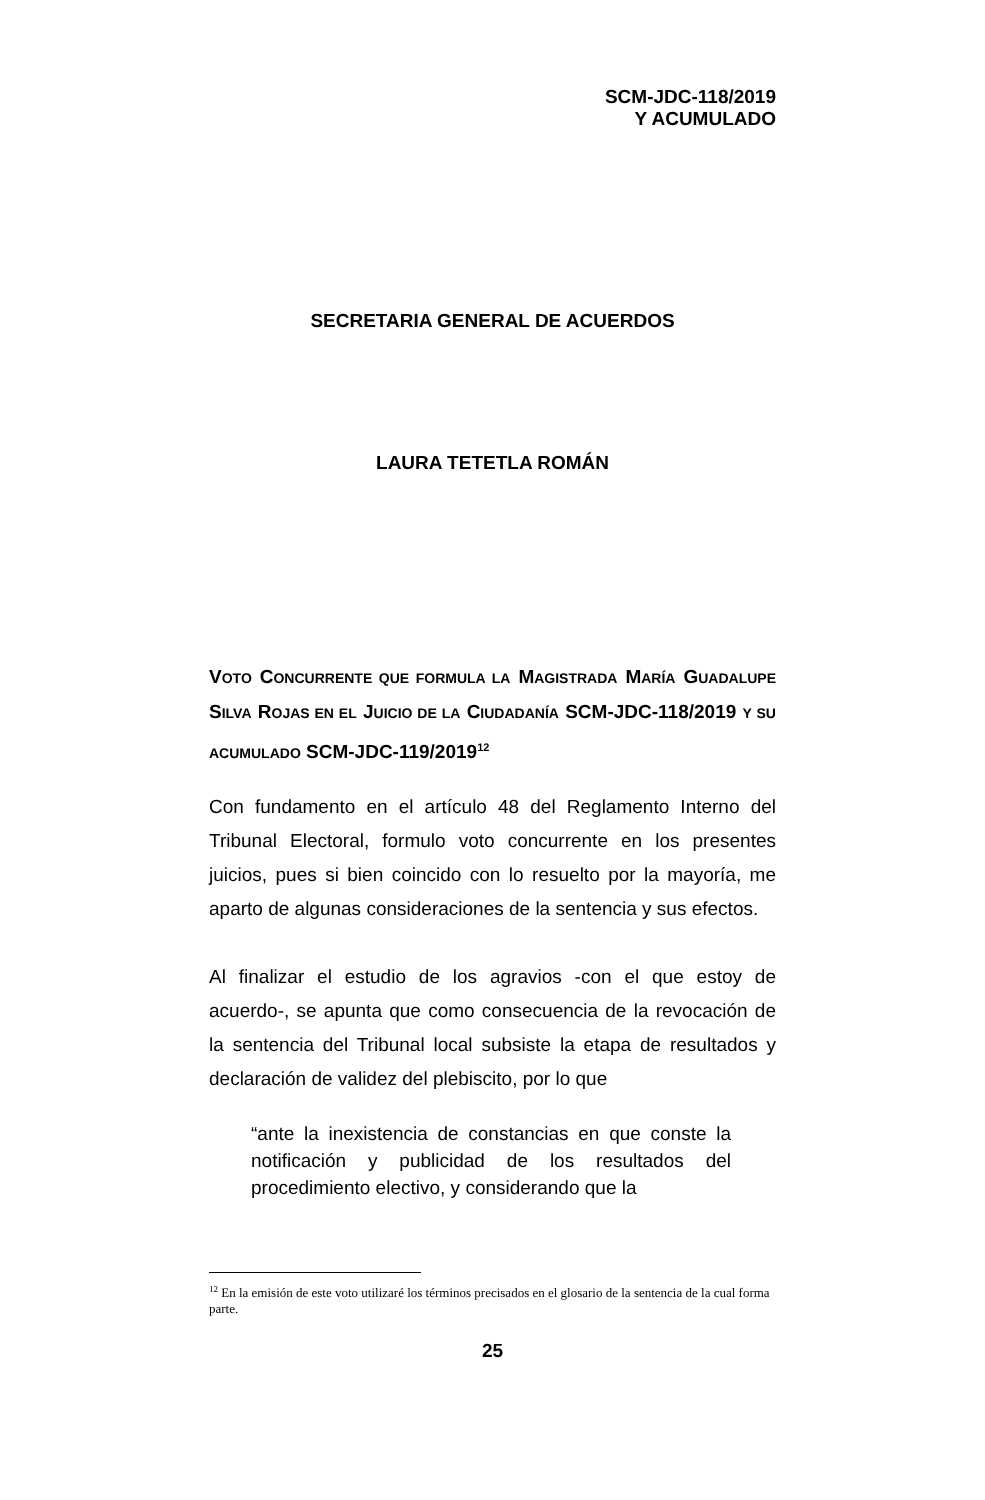SCM-JDC-118/2019
Y ACUMULADO
SECRETARIA GENERAL DE ACUERDOS
LAURA TETETLA ROMÁN
VOTO CONCURRENTE QUE FORMULA LA MAGISTRADA MARÍA GUADALUPE SILVA ROJAS EN EL JUICIO DE LA CIUDADANÍA SCM-JDC-118/2019 Y SU ACUMULADO SCM-JDC-119/2019<sup>12</sup>
Con fundamento en el artículo 48 del Reglamento Interno del Tribunal Electoral, formulo voto concurrente en los presentes juicios, pues si bien coincido con lo resuelto por la mayoría, me aparto de algunas consideraciones de la sentencia y sus efectos.
Al finalizar el estudio de los agravios -con el que estoy de acuerdo-, se apunta que como consecuencia de la revocación de la sentencia del Tribunal local subsiste la etapa de resultados y declaración de validez del plebiscito, por lo que
“ante la inexistencia de constancias en que conste la notificación y publicidad de los resultados del procedimiento electivo, y considerando que la
<sup>12</sup> En la emisión de este voto utilizaré los términos precisados en el glosario de la sentencia de la cual forma parte.
25